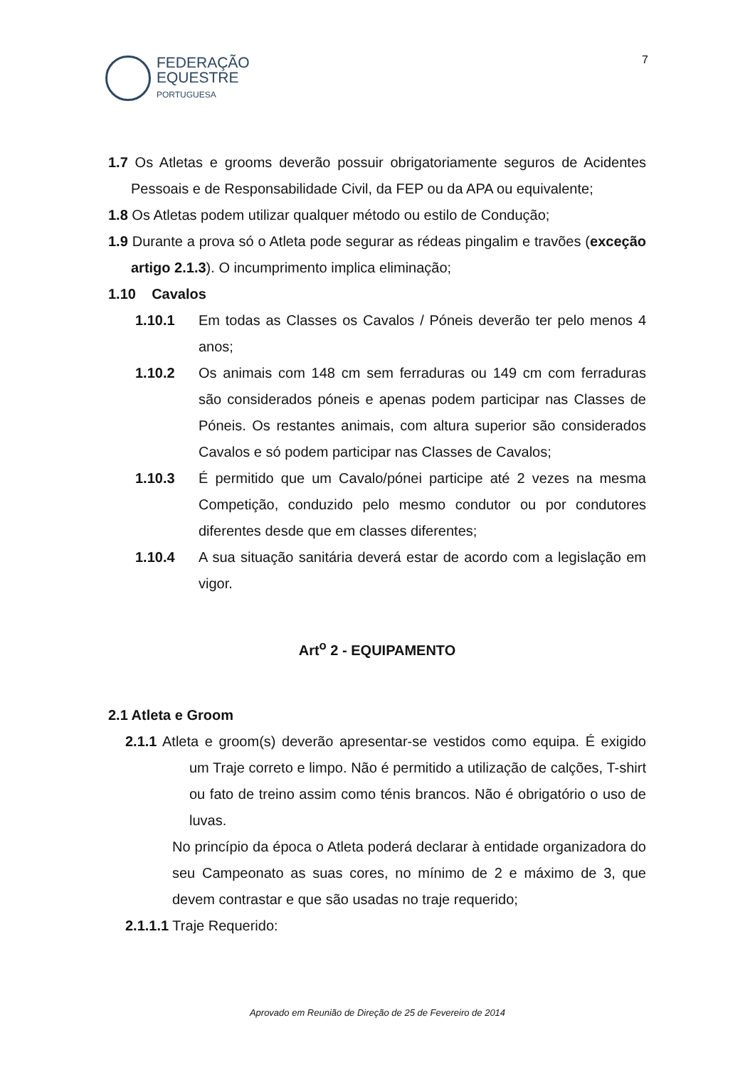FEDERAÇÃO
EQUESTRE
PORTUGUESA
7
1.7 Os Atletas e grooms deverão possuir obrigatoriamente seguros de Acidentes Pessoais e de Responsabilidade Civil, da FEP ou da APA ou equivalente;
1.8 Os Atletas podem utilizar qualquer método ou estilo de Condução;
1.9 Durante a prova só o Atleta pode segurar as rédeas pingalim e travões (exceção artigo 2.1.3). O incumprimento implica eliminação;
1.10 Cavalos
1.10.1 Em todas as Classes os Cavalos / Póneis deverão ter pelo menos 4 anos;
1.10.2 Os animais com 148 cm sem ferraduras ou 149 cm com ferraduras são considerados póneis e apenas podem participar nas Classes de Póneis. Os restantes animais, com altura superior são considerados Cavalos e só podem participar nas Classes de Cavalos;
1.10.3 É permitido que um Cavalo/pónei participe até 2 vezes na mesma Competição, conduzido pelo mesmo condutor ou por condutores diferentes desde que em classes diferentes;
1.10.4 A sua situação sanitária deverá estar de acordo com a legislação em vigor.
Art<sup>o</sup> 2 - EQUIPAMENTO
2.1 Atleta e Groom
2.1.1 Atleta e groom(s) deverão apresentar-se vestidos como equipa. É exigido um Traje correto e limpo. Não é permitido a utilização de calções, T-shirt ou fato de treino assim como ténis brancos. Não é obrigatório o uso de luvas.
No princípio da época o Atleta poderá declarar à entidade organizadora do seu Campeonato as suas cores, no mínimo de 2 e máximo de 3, que devem contrastar e que são usadas no traje requerido;
2.1.1.1 Traje Requerido:
Aprovado em Reunião de Direção de 25 de Fevereiro de 2014